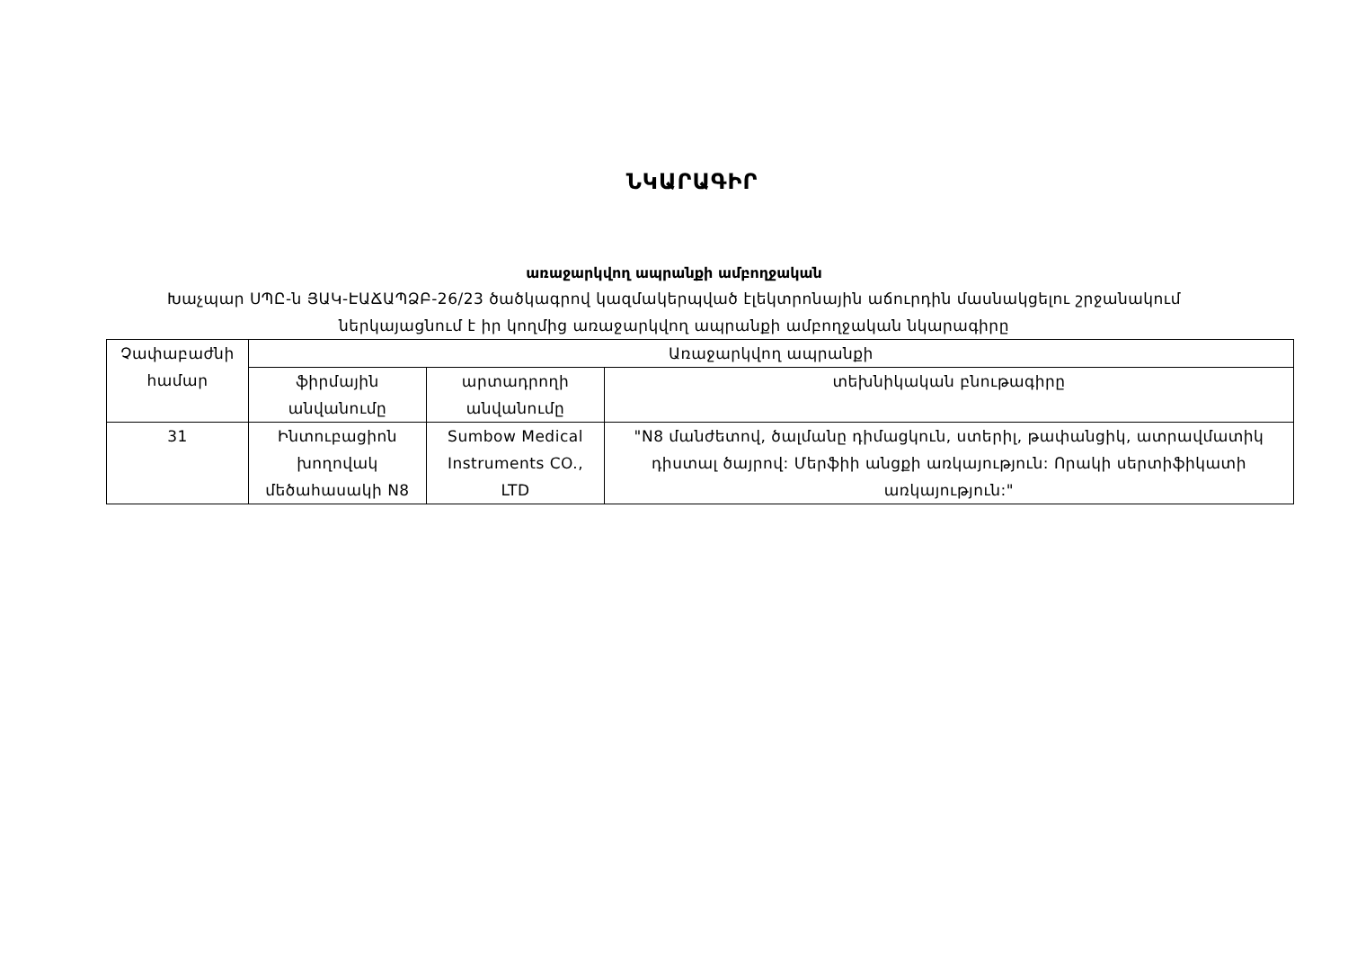ՆԿԱՐԱԳԻՐ
առաջարկվող ապրանքի ամբողջական
Խաչպար ՍՊԸ-ն ՅԱԿ-ԷԱՃԱՊՁԲ-26/23 ծածկագրով կազմակերպված էլեկտրոնային աճուրդին մասնակցելու շրջանակում ներկայացնում է իր կողմից առաջարկվող ապրանքի ամբողջական նկարագիրը
| Չափաբաժնի համար | Առաջարկվող ապրանքի | | |
| --- | --- | --- | --- |
| | ֆիրմային անվանումը | արտադրողի անվանումը | տեխնիկական բնութագիրը |
| 31 | Ինտուբացիոն խողովակ մեծահասակի N8 | Sumbow Medical Instruments CO., LTD | "N8 մանժետով, ծալմանը դիմացկուն, ստերիլ, թափանցիկ, ատրավմատիկ դիստալ ծայրով: Մերֆիի անցքի առկայություն: Որակի սերտիֆիկատի առկայություն:" |